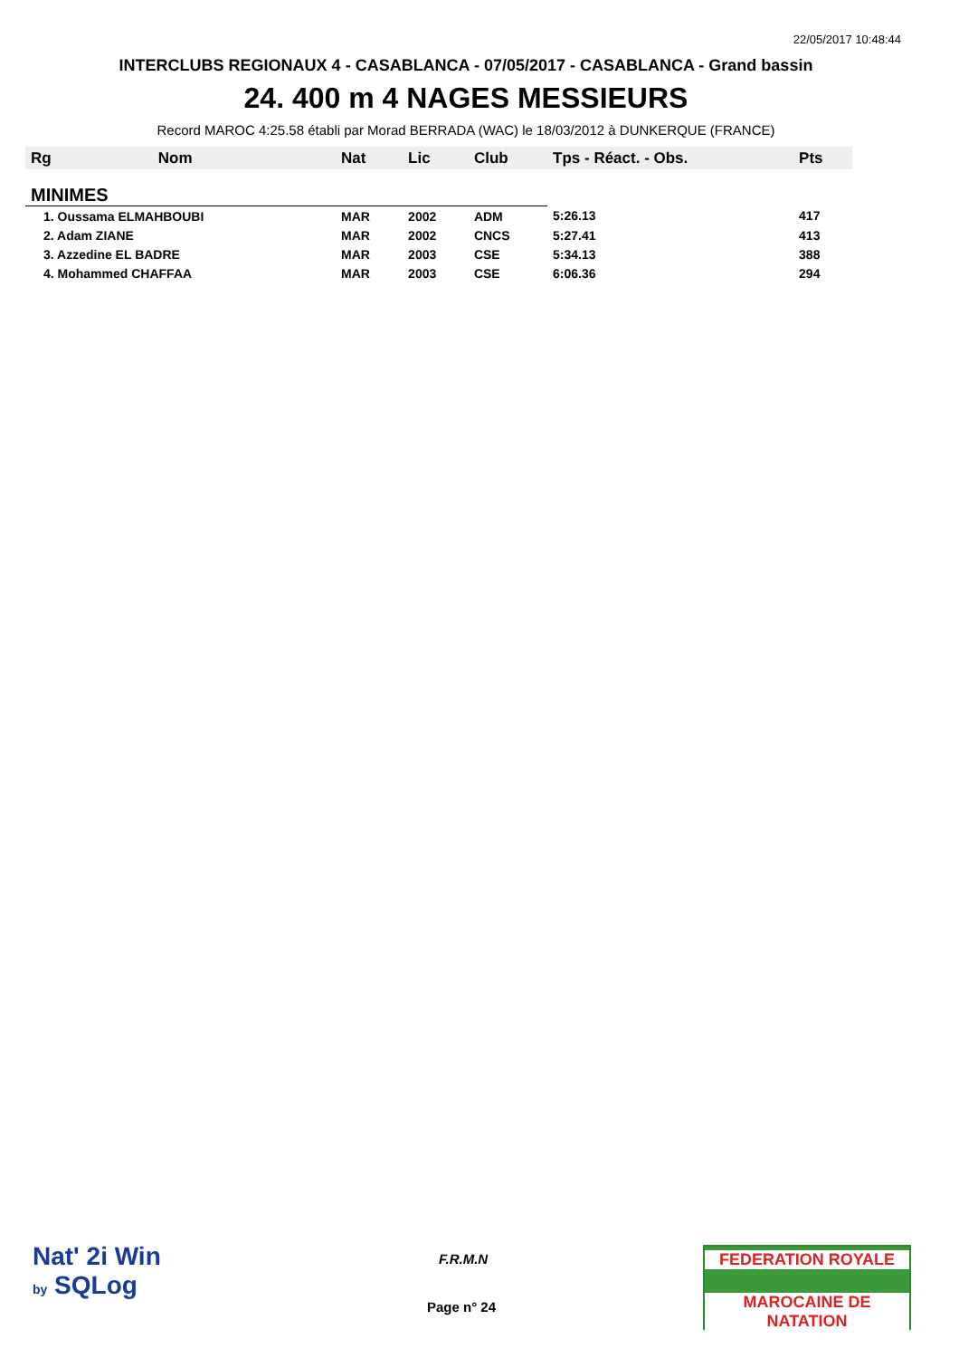22/05/2017 10:48:44
INTERCLUBS REGIONAUX 4 - CASABLANCA - 07/05/2017 - CASABLANCA - Grand bassin
24. 400 m 4 NAGES MESSIEURS
Record MAROC 4:25.58 établi par Morad BERRADA (WAC) le 18/03/2012 à DUNKERQUE (FRANCE)
| Rg | Nom | Nat | Lic | Club | Tps - Réact. - Obs. | Pts |
| --- | --- | --- | --- | --- | --- | --- |
| MINIMES | | | | | | |
| 1. Oussama ELMAHBOUBI | | MAR | 2002 | ADM | 5:26.13 | 417 |
| 2. Adam ZIANE | | MAR | 2002 | CNCS | 5:27.41 | 413 |
| 3. Azzedine EL BADRE | | MAR | 2003 | CSE | 5:34.13 | 388 |
| 4. Mohammed CHAFFAA | | MAR | 2003 | CSE | 6:06.36 | 294 |
Nat' 2i Win
by SQLog
F.R.M.N
Page n° 24
FEDERATION ROYALE
MAROCAINE DE NATATION